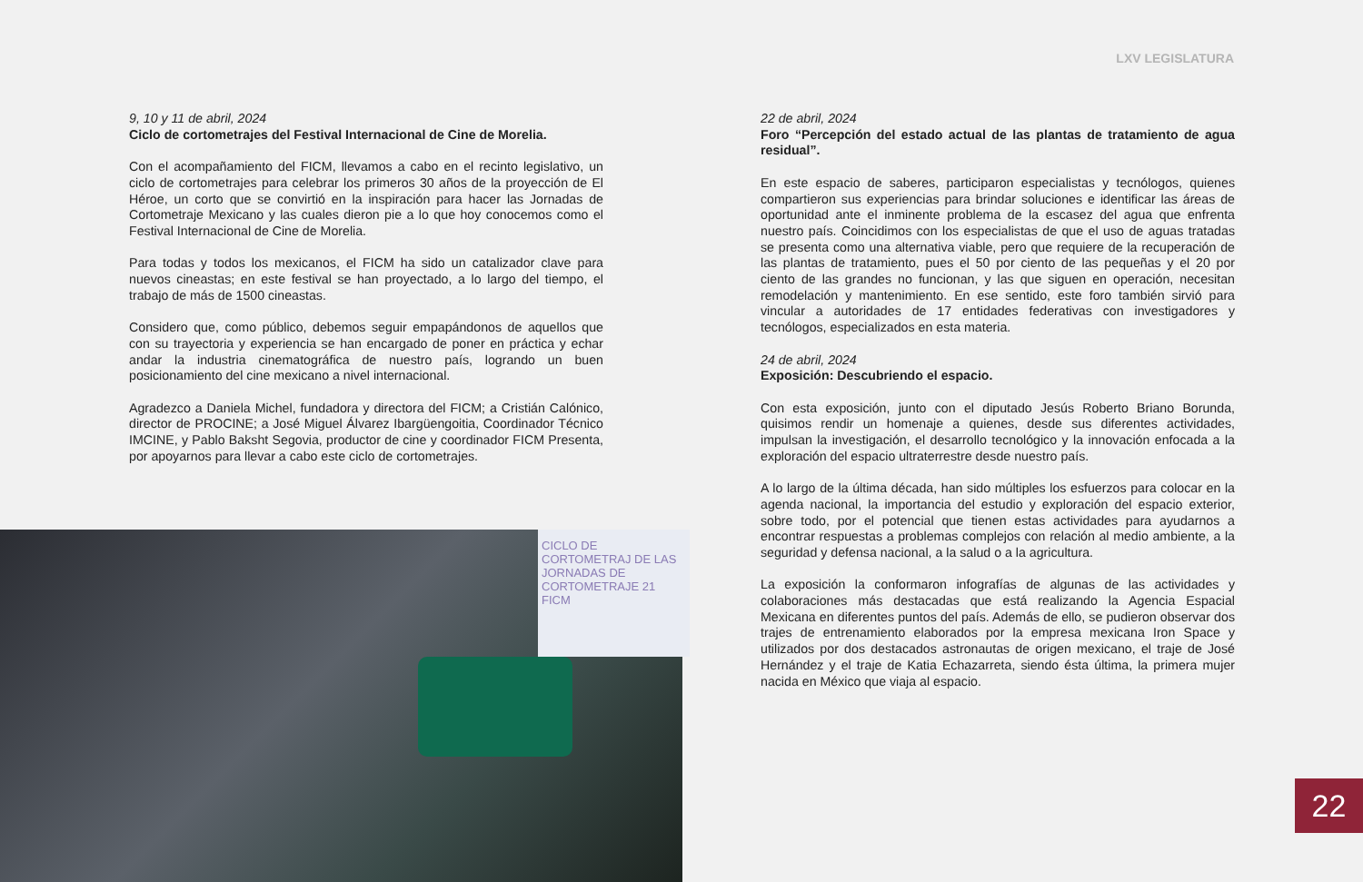LXV LEGISLATURA
9, 10 y 11 de abril, 2024
Ciclo de cortometrajes del Festival Internacional de Cine de Morelia.
Con el acompañamiento del FICM, llevamos a cabo en el recinto legislativo, un ciclo de cortometrajes para celebrar los primeros 30 años de la proyección de El Héroe, un corto que se convirtió en la inspiración para hacer las Jornadas de Cortometraje Mexicano y las cuales dieron pie a lo que hoy conocemos como el Festival Internacional de Cine de Morelia.
Para todas y todos los mexicanos, el FICM ha sido un catalizador clave para nuevos cineastas; en este festival se han proyectado, a lo largo del tiempo, el trabajo de más de 1500 cineastas.
Considero que, como público, debemos seguir empapándonos de aquellos que con su trayectoria y experiencia se han encargado de poner en práctica y echar andar la industria cinematográfica de nuestro país, logrando un buen posicionamiento del cine mexicano a nivel internacional.
Agradezco a Daniela Michel, fundadora y directora del FICM; a Cristián Calónico, director de PROCINE; a José Miguel Álvarez Ibargüengoitia, Coordinador Técnico IMCINE, y Pablo Baksht Segovia, productor de cine y coordinador FICM Presenta, por apoyarnos para llevar a cabo este ciclo de cortometrajes.
CICLO DE CORTOMETRAJ DE LAS JORNADAS DE CORTOMETRAJE 21 FICM
22 de abril, 2024
Foro “Percepción del estado actual de las plantas de tratamiento de agua residual”.
En este espacio de saberes, participaron especialistas y tecnólogos, quienes compartieron sus experiencias para brindar soluciones e identificar las áreas de oportunidad ante el inminente problema de la escasez del agua que enfrenta nuestro país. Coincidimos con los especialistas de que el uso de aguas tratadas se presenta como una alternativa viable, pero que requiere de la recuperación de las plantas de tratamiento, pues el 50 por ciento de las pequeñas y el 20 por ciento de las grandes no funcionan, y las que siguen en operación, necesitan remodelación y mantenimiento. En ese sentido, este foro también sirvió para vincular a autoridades de 17 entidades federativas con investigadores y tecnólogos, especializados en esta materia.
24 de abril, 2024
Exposición: Descubriendo el espacio.
Con esta exposición, junto con el diputado Jesús Roberto Briano Borunda, quisimos rendir un homenaje a quienes, desde sus diferentes actividades, impulsan la investigación, el desarrollo tecnológico y la innovación enfocada a la exploración del espacio ultraterrestre desde nuestro país.
A lo largo de la última década, han sido múltiples los esfuerzos para colocar en la agenda nacional, la importancia del estudio y exploración del espacio exterior, sobre todo, por el potencial que tienen estas actividades para ayudarnos a encontrar respuestas a problemas complejos con relación al medio ambiente, a la seguridad y defensa nacional, a la salud o a la agricultura.
La exposición la conformaron infografías de algunas de las actividades y colaboraciones más destacadas que está realizando la Agencia Espacial Mexicana en diferentes puntos del país. Además de ello, se pudieron observar dos trajes de entrenamiento elaborados por la empresa mexicana Iron Space y utilizados por dos destacados astronautas de origen mexicano, el traje de José Hernández y el traje de Katia Echazarreta, siendo ésta última, la primera mujer nacida en México que viaja al espacio.
22